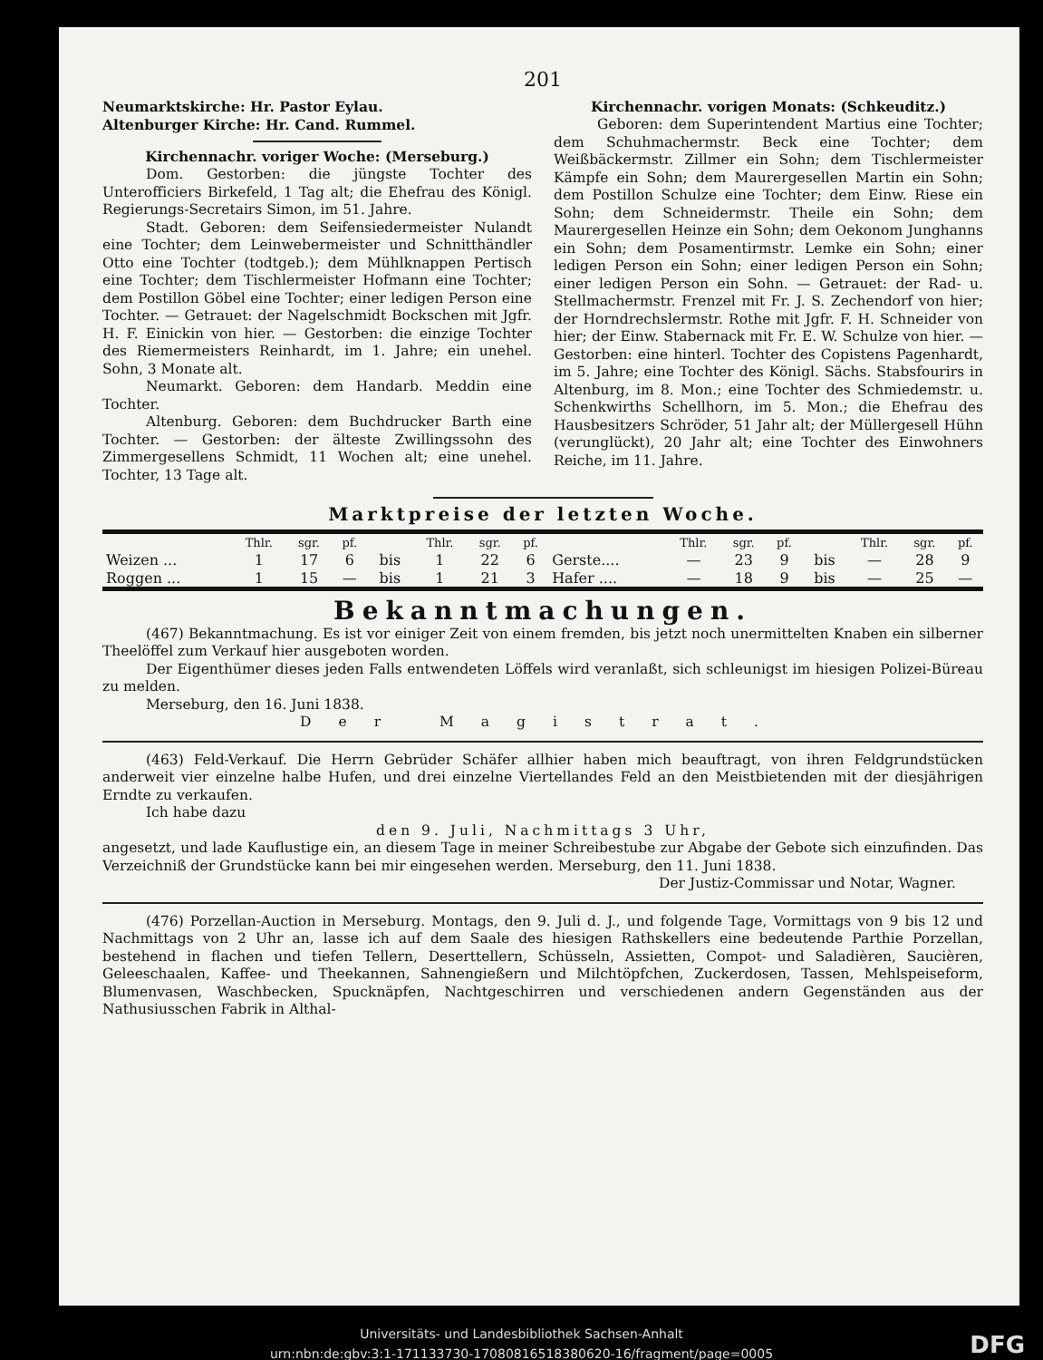201
Neumarktskirche: Hr. Pastor Eylau.
Altenburger Kirche: Hr. Cand. Rummel.
Kirchennachr. voriger Woche: (Merseburg.)
Dom. Gestorben: die jüngste Tochter des Unterofficiers Birkefeld, 1 Tag alt; die Ehefrau des Königl. Regierungs-Secretairs Simon, im 51. Jahre.
Stadt. Geboren: dem Seifensiedermeister Nulandt eine Tochter; dem Leinwebermeister und Schnitthändler Otto eine Tochter (todtgeb.); dem Mühlknappen Pertisch eine Tochter; dem Tischlermeister Hofmann eine Tochter; dem Postillon Göbel eine Tochter; einer ledigen Person eine Tochter. — Getrauet: der Nagelschmidt Bockschen mit Jgfr. H. F. Einickin von hier. — Gestorben: die einzige Tochter des Riemermeisters Reinhardt, im 1. Jahre; ein unehel. Sohn, 3 Monate alt.
Neumarkt. Geboren: dem Handarb. Meddin eine Tochter.
Altenburg. Geboren: dem Buchdrucker Barth eine Tochter. — Gestorben: der älteste Zwillingssohn des Zimmergesellens Schmidt, 11 Wochen alt; eine unehel. Tochter, 13 Tage alt.
Kirchennachr. vorigen Monats: (Schkeuditz.)
Geboren: dem Superintendent Martius eine Tochter; dem Schuhmachermstr. Beck eine Tochter; dem Weißbäckermstr. Zillmer ein Sohn; dem Tischlermeister Kämpfe ein Sohn; dem Maurergesellen Martin ein Sohn; dem Postillon Schulze eine Tochter; dem Einw. Riese ein Sohn; dem Schneidermstr. Theile ein Sohn; dem Maurergesellen Heinze ein Sohn; dem Oekonom Junghanns ein Sohn; dem Posamentirmstr. Lemke ein Sohn; einer ledigen Person ein Sohn; einer ledigen Person ein Sohn; einer ledigen Person ein Sohn. — Getrauet: der Rad- u. Stellmachermstr. Frenzel mit Fr. J. S. Zechendorf von hier; der Horndrechslermstr. Rothe mit Jgfr. F. H. Schneider von hier; der Einw. Stabernack mit Fr. E. W. Schulze von hier. — Gestorben: eine hinterl. Tochter des Copistens Pagenhardt, im 5. Jahre; eine Tochter des Königl. Sächs. Stabsfourirs in Altenburg, im 8. Mon.; eine Tochter des Schmiedemstr. u. Schenkwirths Schellhorn, im 5. Mon.; die Ehefrau des Hausbesitzers Schröder, 51 Jahr alt; der Müllergesell Hühn (verunglückt), 20 Jahr alt; eine Tochter des Einwohners Reiche, im 11. Jahre.
Marktpreise der letzten Woche.
| | Thlr. | sgr. | pf. | | Thlr. | sgr. | pf. | | Thlr. | sgr. | pf. | | Thlr. | sgr. | pf. |
| --- | --- | --- | --- | --- | --- | --- | --- | --- | --- | --- | --- | --- | --- | --- | --- |
| Weizen ... | 1 | 17 | 6 | bis | 1 | 22 | 6 | Gerste.... | — | 23 | 9 | bis | — | 28 | 9 |
| Roggen ... | 1 | 15 | — | bis | 1 | 21 | 3 | Hafer .... | — | 18 | 9 | bis | — | 25 | — |
Bekanntmachungen.
(467) Bekanntmachung. Es ist vor einiger Zeit von einem fremden, bis jetzt noch unermittelten Knaben ein silberner Theelöffel zum Verkauf hier ausgeboten worden.
Der Eigenthümer dieses jeden Falls entwendeten Löffels wird veranlaßt, sich schleunigst im hiesigen Polizei-Büreau zu melden.
Merseburg, den 16. Juni 1838.
Der Magistrat.
(463) Feld-Verkauf. Die Herrn Gebrüder Schäfer allhier haben mich beauftragt, von ihren Feldgrundstücken anderweit vier einzelne halbe Hufen, und drei einzelne Viertellandes Feld an den Meistbietenden mit der diesjährigen Erndte zu verkaufen.
Ich habe dazu
den 9. Juli, Nachmittags 3 Uhr,
angesetzt, und lade Kauflustige ein, an diesem Tage in meiner Schreibestube zur Abgabe der Gebote sich einzufinden. Das Verzeichniß der Grundstücke kann bei mir eingesehen werden. Merseburg, den 11. Juni 1838.
Der Justiz-Commissar und Notar, Wagner.
(476) Porzellan-Auction in Merseburg. Montags, den 9. Juli d. J., und folgende Tage, Vormittags von 9 bis 12 und Nachmittags von 2 Uhr an, lasse ich auf dem Saale des hiesigen Rathskellers eine bedeutende Parthie Porzellan, bestehend in flachen und tiefen Tellern, Deserttellern, Schüsseln, Assietten, Compot- und Saladièren, Saucièren, Geleeschaalen, Kaffee- und Theekannen, Sahnengießern und Milchtöpfchen, Zuckerdosen, Tassen, Mehlspeiseform, Blumenvasen, Waschbecken, Spucknäpfen, Nachtgeschirren und verschiedenen andern Gegenständen aus der Nathusiusschen Fabrik in Althal-
Universitäts- und Landesbibliothek Sachsen-Anhalt
urn:nbn:de:gbv:3:1-171133730-17080816518380620-16/fragment/page=0005
DFG